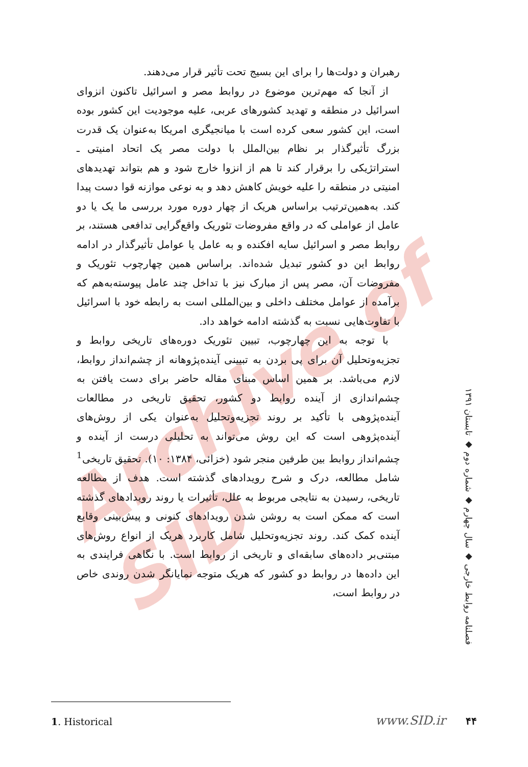Archive of SID
رهبران و دولت‌ها را برای این بسیج تحت تأثیر قرار می‌دهند.
از آنجا که مهم‌ترین موضوع در روابط مصر و اسرائیل تاکنون انزوای اسرائیل در منطقه و تهدید کشورهای عربی، علیه موجودیت این کشور بوده است، این کشور سعی کرده است با میانجیگری امریکا به‌عنوان یک قدرت بزرگ تأثیرگذار بر نظام بین‌الملل با دولت مصر یک اتحاد امنیتی ـ استراتژیکی را برقرار کند تا هم از انزوا خارج شود و هم بتواند تهدیدهای امنیتی در منطقه را علیه خویش کاهش دهد و به نوعی موازنه قوا دست پیدا کند. به‌همین‌ترتیب براساس هریک از چهار دوره مورد بررسی ما یک یا دو عامل از عواملی که در واقع مفروضات تئوریک واقع‌گرایی تدافعی هستند، بر روابط مصر و اسرائیل سایه افکنده و به عامل یا عوامل تأثیرگذار در ادامه روابط این دو کشور تبدیل شده‌اند. براساس همین چهارچوب تئوریک و مفروضات آن، مصر پس از مبارک نیز با تداخل چند عامل پیوسته‌به‌هم که برآمده از عوامل مختلف داخلی و بین‌المللی است به رابطه خود با اسرائیل با تفاوت‌هایی نسبت به گذشته ادامه خواهد داد.
با توجه به این چهارچوب، تبیین تئوریک دوره‌های تاریخی روابط و تجزیه‌وتحلیل آن برای پی بردن به تبیینی آینده‌پژوهانه از چشم‌انداز روابط، لازم می‌باشد. بر همین اساس مبنای مقاله حاضر برای دست یافتن به چشم‌اندازی از آینده روابط دو کشور، تحقیق تاریخی در مطالعات آینده‌پژوهی با تأکید بر روند تجزیه‌وتحلیل به‌عنوان یکی از روش‌های آینده‌پژوهی است که این روش می‌تواند به تحلیلی درست از آینده و چشم‌انداز روابط بین طرفین منجر شود (خزائی، ۱۳۸۴: ۱۰). تحقیق تاریخی<sup>1</sup> شامل مطالعه، درک و شرح رویدادهای گذشته است. هدف از مطالعه تاریخی، رسیدن به نتایجی مربوط به علل، تأثیرات یا روند رویدادهای گذشته است که ممکن است به روشن شدن رویدادهای کنونی و پیش‌بینی وقایع آینده کمک کند. روند تجزیه‌وتحلیل شامل کاربرد هریک از انواع روش‌های مبتنی‌بر داده‌های سابقه‌ای و تاریخی از روابط است. با نگاهی فرایندی به این داده‌ها در روابط دو کشور که هریک متوجه نمایانگر شدن روندی خاص در روابط است،
فصلنامه روابط خارجی ◆ سال چهارم ◆ شماره دوم ◆ تابستان ۱۳۹۱
1. Historical www.SID.ir ۴۴